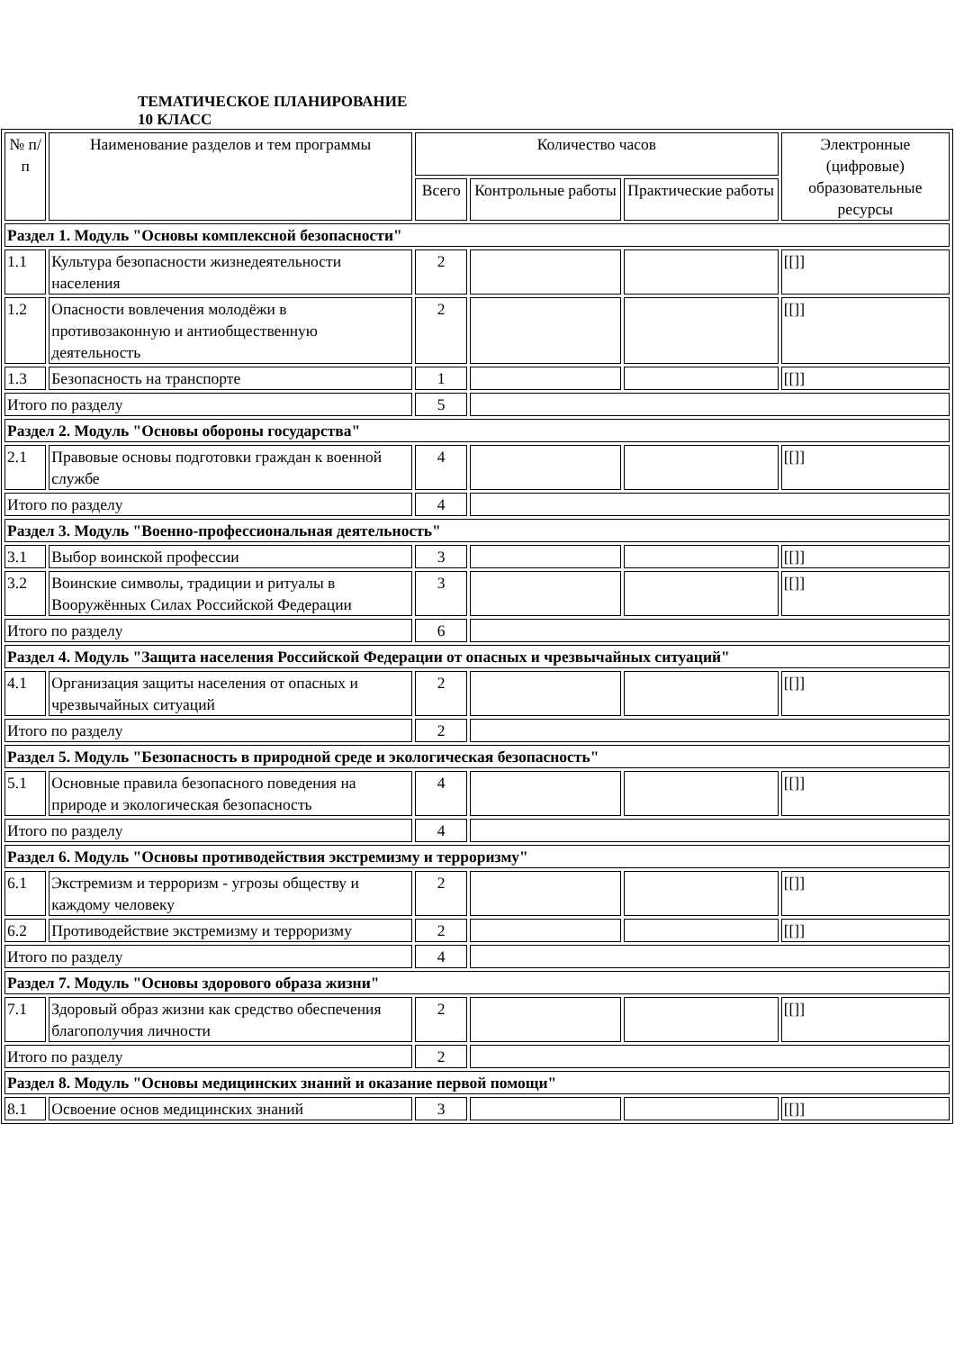ТЕМАТИЧЕСКОЕ ПЛАНИРОВАНИЕ
10 КЛАСС
| № п/п | Наименование разделов и тем программы | Количество часов | | | Электронные (цифровые) образовательные ресурсы |
| --- | --- | --- | --- | --- | --- |
| | | Всего | Контрольные работы | Практические работы | |
| Раздел 1. Модуль "Основы комплексной безопасности" | | | | | |
| 1.1 | Культура безопасности жизнедеятельности населения | 2 | | | [[]] |
| 1.2 | Опасности вовлечения молодёжи в противозаконную и антиобщественную деятельность | 2 | | | [[]] |
| 1.3 | Безопасность на транспорте | 1 | | | [[]] |
| Итого по разделу | | 5 | | | |
| Раздел 2. Модуль "Основы обороны государства" | | | | | |
| 2.1 | Правовые основы подготовки граждан к военной службе | 4 | | | [[]] |
| Итого по разделу | | 4 | | | |
| Раздел 3. Модуль "Военно-профессиональная деятельность" | | | | | |
| 3.1 | Выбор воинской профессии | 3 | | | [[]] |
| 3.2 | Воинские символы, традиции и ритуалы в Вооружённых Силах Российской Федерации | 3 | | | [[]] |
| Итого по разделу | | 6 | | | |
| Раздел 4. Модуль "Защита населения Российской Федерации от опасных и чрезвычайных ситуаций" | | | | | |
| 4.1 | Организация защиты населения от опасных и чрезвычайных ситуаций | 2 | | | [[]] |
| Итого по разделу | | 2 | | | |
| Раздел 5. Модуль "Безопасность в природной среде и экологическая безопасность" | | | | | |
| 5.1 | Основные правила безопасного поведения на природе и экологическая безопасность | 4 | | | [[]] |
| Итого по разделу | | 4 | | | |
| Раздел 6. Модуль "Основы противодействия экстремизму и терроризму" | | | | | |
| 6.1 | Экстремизм и терроризм - угрозы обществу и каждому человеку | 2 | | | [[]] |
| 6.2 | Противодействие экстремизму и терроризму | 2 | | | [[]] |
| Итого по разделу | | 4 | | | |
| Раздел 7. Модуль "Основы здорового образа жизни" | | | | | |
| 7.1 | Здоровый образ жизни как средство обеспечения благополучия личности | 2 | | | [[]] |
| Итого по разделу | | 2 | | | |
| Раздел 8. Модуль "Основы медицинских знаний и оказание первой помощи" | | | | | |
| 8.1 | Освоение основ медицинских знаний | 3 | | | [[]] |